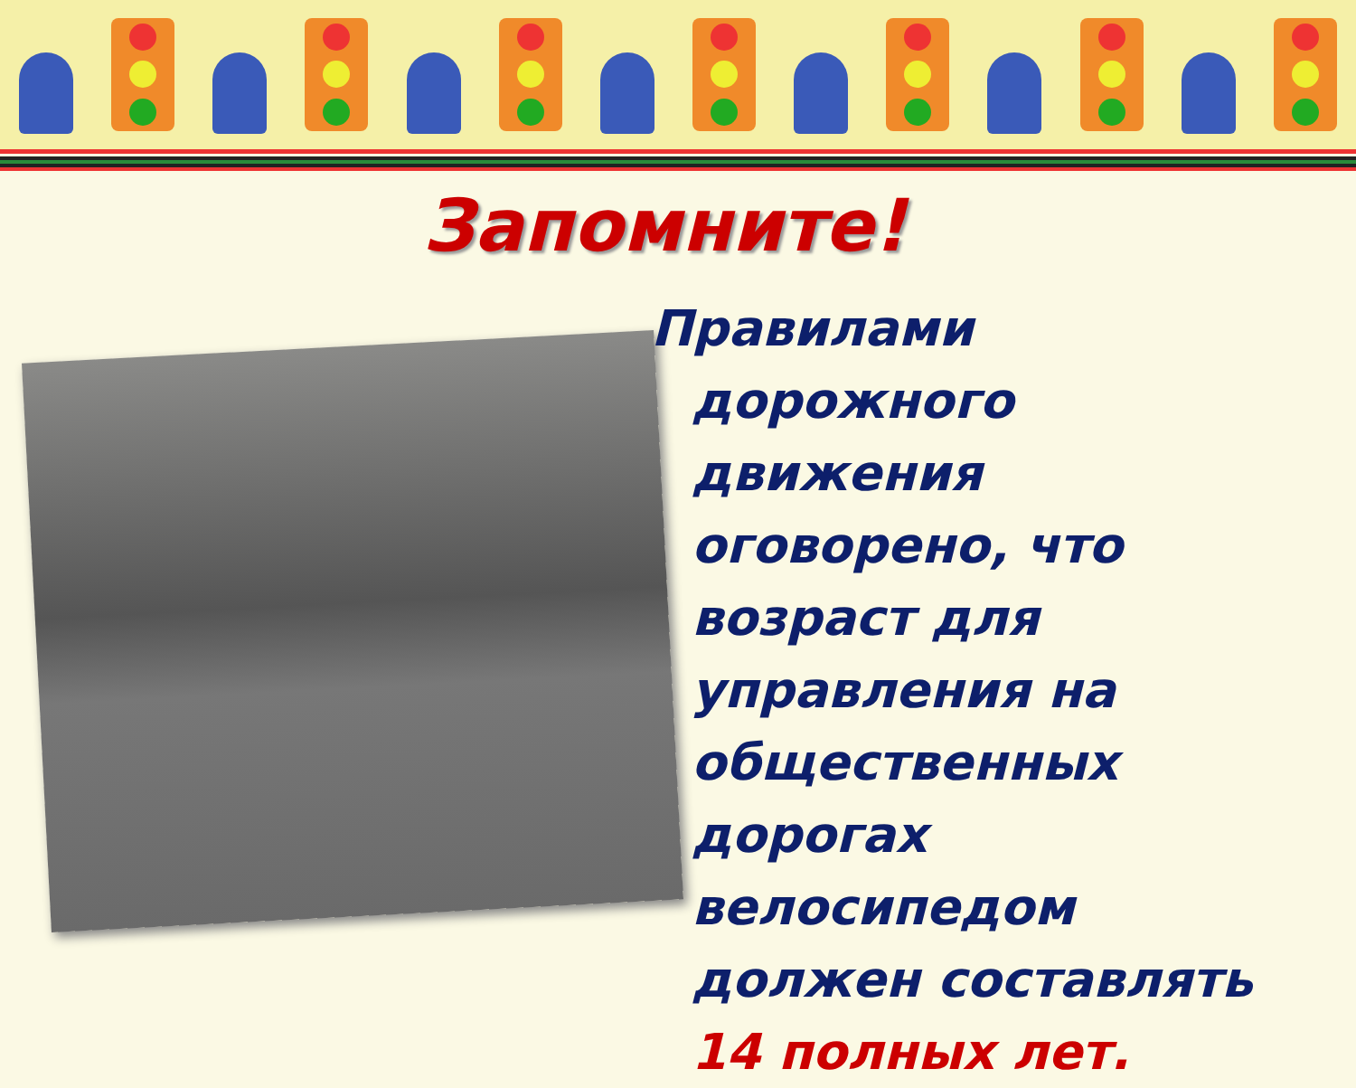Запомните!
Правилами дорожного движения оговорено, что возраст для управления на общественных дорогах велосипедом должен составлять 14 полных лет.